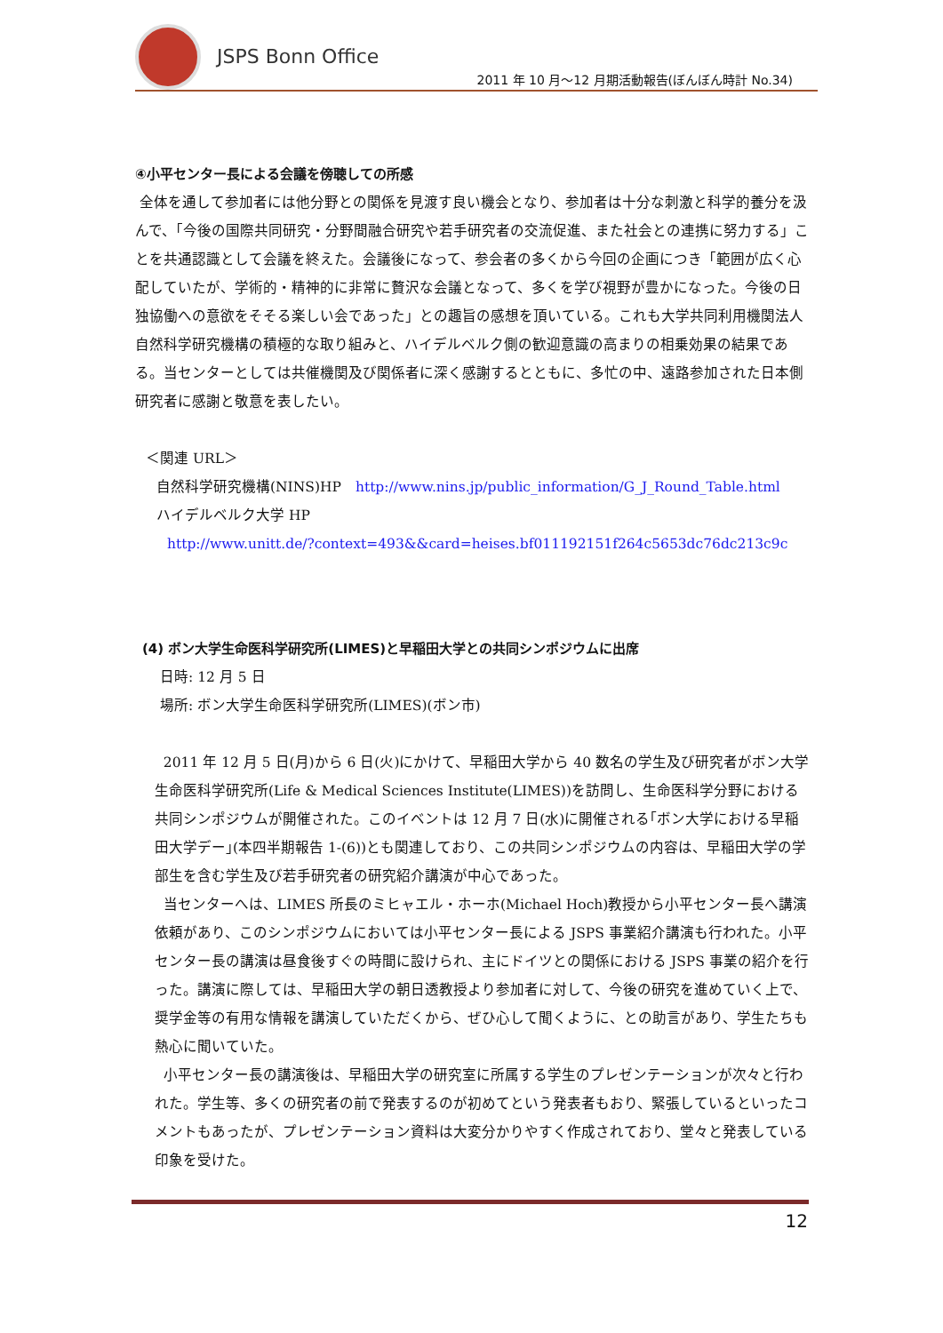JSPS Bonn Office
2011 年 10 月～12 月期活動報告(ぼんぼん時計 No.34)
④小平センター長による会議を傍聴しての所感
全体を通して参加者には他分野との関係を見渡す良い機会となり、参加者は十分な刺激と科学的養分を汲んで、「今後の国際共同研究・分野間融合研究や若手研究者の交流促進、また社会との連携に努力する」ことを共通認識として会議を終えた。会議後になって、参会者の多くから今回の企画につき「範囲が広く心配していたが、学術的・精神的に非常に贅沢な会議となって、多くを学び視野が豊かになった。今後の日独協働への意欲をそそる楽しい会であった」との趣旨の感想を頂いている。これも大学共同利用機関法人自然科学研究機構の積極的な取り組みと、ハイデルベルク側の歓迎意識の高まりの相乗効果の結果である。当センターとしては共催機関及び関係者に深く感謝するとともに、多忙の中、遠路参加された日本側研究者に感謝と敬意を表したい。
＜関連 URL＞
自然科学研究機構(NINS)HP　http://www.nins.jp/public_information/G_J_Round_Table.html
ハイデルベルク大学 HP
http://www.unitt.de/?context=493&&card=heises.bf011192151f264c5653dc76dc213c9c
(4) ボン大学生命医科学研究所(LIMES)と早稲田大学との共同シンポジウムに出席
日時: 12 月 5 日
場所: ボン大学生命医科学研究所(LIMES)(ボン市)
2011 年 12 月 5 日(月)から 6 日(火)にかけて、早稲田大学から 40 数名の学生及び研究者がボン大学生命医科学研究所(Life & Medical Sciences Institute(LIMES))を訪問し、生命医科学分野における共同シンポジウムが開催された。このイベントは 12 月 7 日(水)に開催される｢ボン大学における早稲田大学デー｣(本四半期報告 1-(6))とも関連しており、この共同シンポジウムの内容は、早稲田大学の学部生を含む学生及び若手研究者の研究紹介講演が中心であった。
当センターへは、LIMES 所長のミヒャエル・ホーホ(Michael Hoch)教授から小平センター長へ講演依頼があり、このシンポジウムにおいては小平センター長による JSPS 事業紹介講演も行われた。小平センター長の講演は昼食後すぐの時間に設けられ、主にドイツとの関係における JSPS 事業の紹介を行った。講演に際しては、早稲田大学の朝日透教授より参加者に対して、今後の研究を進めていく上で、奨学金等の有用な情報を講演していただくから、ぜひ心して聞くように、との助言があり、学生たちも熱心に聞いていた。
小平センター長の講演後は、早稲田大学の研究室に所属する学生のプレゼンテーションが次々と行われた。学生等、多くの研究者の前で発表するのが初めてという発表者もおり、緊張しているといったコメントもあったが、プレゼンテーション資料は大変分かりやすく作成されており、堂々と発表している印象を受けた。
12